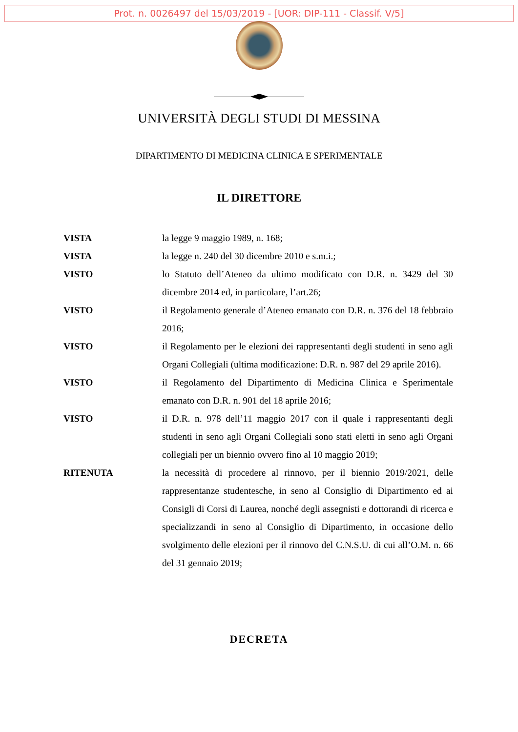Prot. n. 0026497 del 15/03/2019 - [UOR: DIP-111 - Classif. V/5]
UNIVERSITÀ DEGLI STUDI DI MESSINA
DIPARTIMENTO DI MEDICINA CLINICA E SPERIMENTALE
IL DIRETTORE
VISTA la legge 9 maggio 1989, n. 168;
VISTA la legge n. 240 del 30 dicembre 2010 e s.m.i.;
VISTO lo Statuto dell’Ateneo da ultimo modificato con D.R. n. 3429 del 30 dicembre 2014 ed, in particolare, l’art.26;
VISTO il Regolamento generale d’Ateneo emanato con D.R. n. 376 del 18 febbraio 2016;
VISTO il Regolamento per le elezioni dei rappresentanti degli studenti in seno agli Organi Collegiali (ultima modificazione: D.R. n. 987 del 29 aprile 2016).
VISTO il Regolamento del Dipartimento di Medicina Clinica e Sperimentale emanato con D.R. n. 901 del 18 aprile 2016;
VISTO il D.R. n. 978 dell’11 maggio 2017 con il quale i rappresentanti degli studenti in seno agli Organi Collegiali sono stati eletti in seno agli Organi collegiali per un biennio ovvero fino al 10 maggio 2019;
RITENUTA la necessità di procedere al rinnovo, per il biennio 2019/2021, delle rappresentanze studentesche, in seno al Consiglio di Dipartimento ed ai Consigli di Corsi di Laurea, nonché degli assegnisti e dottorandi di ricerca e specializzandi in seno al Consiglio di Dipartimento, in occasione dello svolgimento delle elezioni per il rinnovo del C.N.S.U. di cui all’O.M. n. 66 del 31 gennaio 2019;
DECRETA